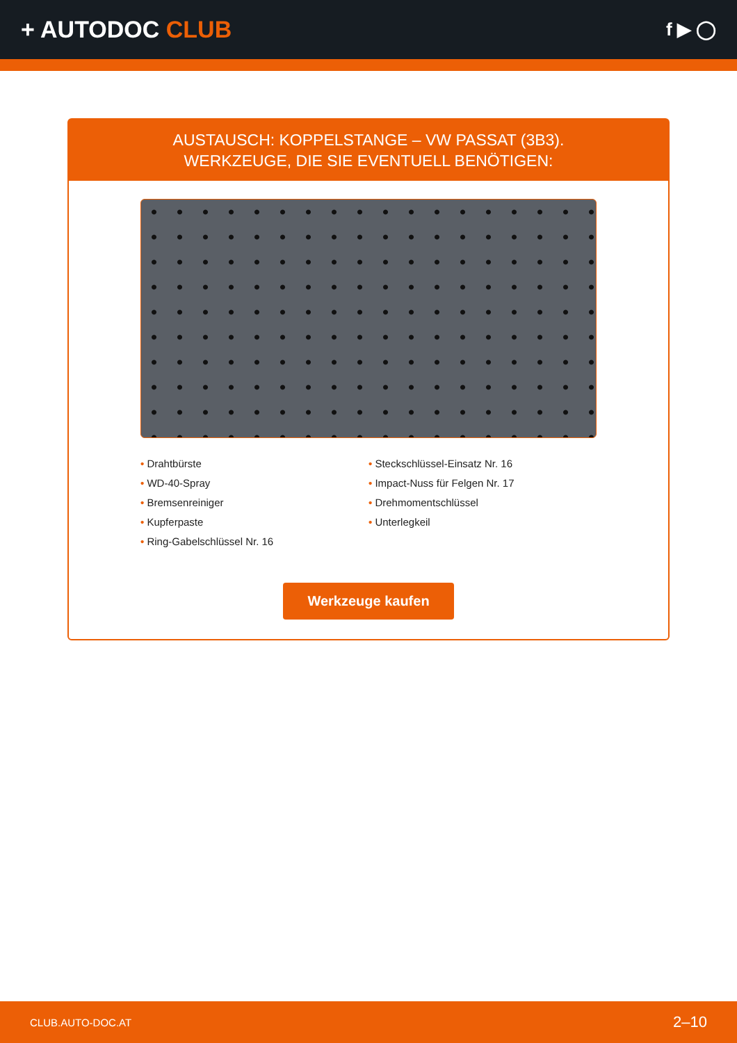+ AUTODOC CLUB
f ▶ ◯
AUSTAUSCH: KOPPELSTANGE – VW PASSAT (3B3).
WERKZEUGE, DIE SIE EVENTUELL BENÖTIGEN:
• Drahtbürste
• WD-40-Spray
• Bremsenreiniger
• Kupferpaste
• Ring-Gabelschlüssel Nr. 16
• Steckschlüssel-Einsatz Nr. 16
• Impact-Nuss für Felgen Nr. 17
• Drehmomentschlüssel
• Unterlegkeil
Werkzeuge kaufen
CLUB.AUTO-DOC.AT 2–10